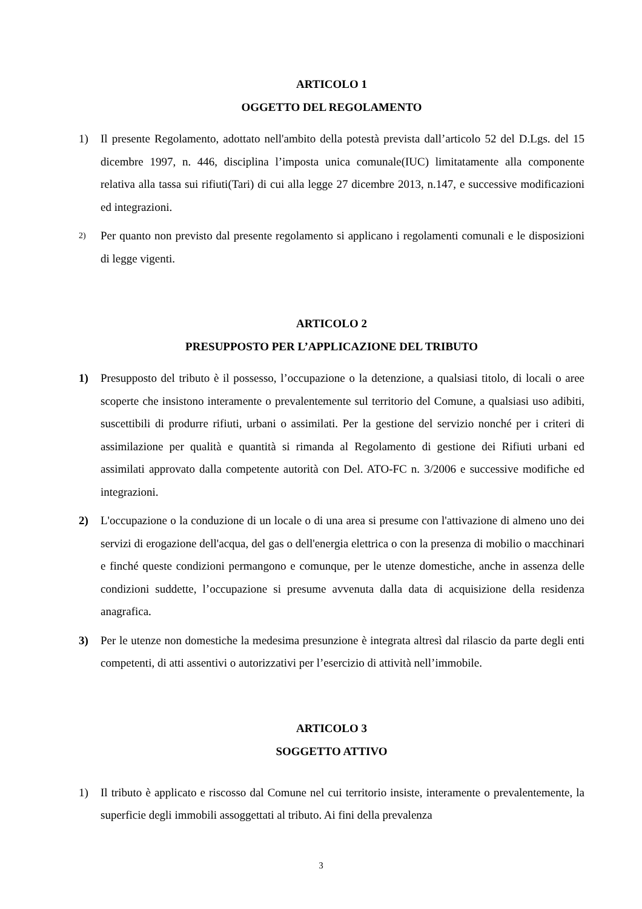ARTICOLO 1
OGGETTO DEL REGOLAMENTO
1) Il presente Regolamento, adottato nell'ambito della potestà prevista dall’articolo 52 del D.Lgs. del 15 dicembre 1997, n. 446, disciplina l’imposta unica comunale(IUC) limitatamente alla componente relativa alla tassa sui rifiuti(Tari) di cui alla legge 27 dicembre 2013, n.147, e successive modificazioni ed integrazioni.
2)
Per quanto non previsto dal presente regolamento si applicano i regolamenti comunali e le disposizioni di legge vigenti.
ARTICOLO 2
PRESUPPOSTO PER L’APPLICAZIONE DEL TRIBUTO
1) Presupposto del tributo è il possesso, l’occupazione o la detenzione, a qualsiasi titolo, di locali o aree scoperte che insistono interamente o prevalentemente sul territorio del Comune, a qualsiasi uso adibiti, suscettibili di produrre rifiuti, urbani o assimilati. Per la gestione del servizio nonché per i criteri di assimilazione per qualità e quantità si rimanda al Regolamento di gestione dei Rifiuti urbani ed assimilati approvato dalla competente autorità con Del. ATO-FC n. 3/2006 e successive modifiche ed integrazioni.
2) L'occupazione o la conduzione di un locale o di una area si presume con l'attivazione di almeno uno dei servizi di erogazione dell'acqua, del gas o dell'energia elettrica o con la presenza di mobilio o macchinari e finché queste condizioni permangono e comunque, per le utenze domestiche, anche in assenza delle condizioni suddette, l’occupazione si presume avvenuta dalla data di acquisizione della residenza anagrafica.
3) Per le utenze non domestiche la medesima presunzione è integrata altresì dal rilascio da parte degli enti competenti, di atti assentivi o autorizzativi per l’esercizio di attività nell’immobile.
ARTICOLO 3
SOGGETTO ATTIVO
1) Il tributo è applicato e riscosso dal Comune nel cui territorio insiste, interamente o prevalentemente, la superficie degli immobili assoggettati al tributo. Ai fini della prevalenza
3